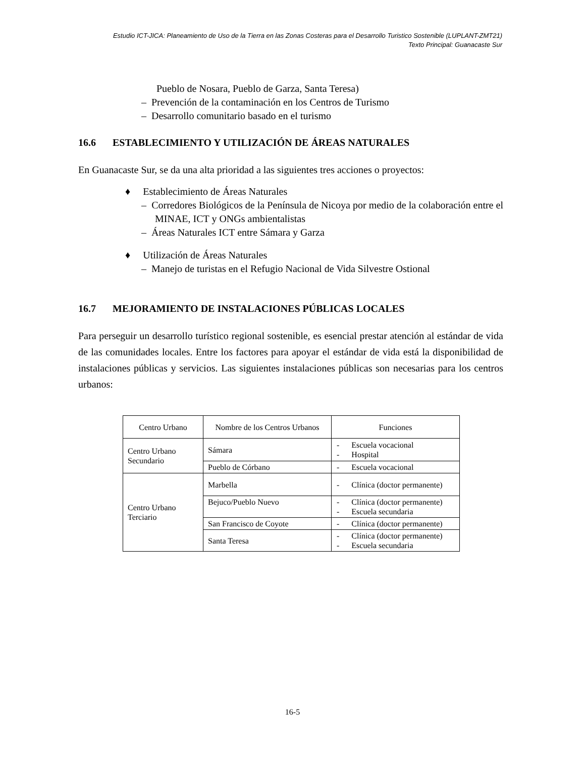Estudio ICT-JICA: Planeamiento de Uso de la Tierra en las Zonas Costeras para el Desarrollo Turistico Sostenible (LUPLANT-ZMT21)
Texto Principal: Guanacaste Sur
Pueblo de Nosara, Pueblo de Garza, Santa Teresa)
– Prevención de la contaminación en los Centros de Turismo
– Desarrollo comunitario basado en el turismo
16.6 ESTABLECIMIENTO Y UTILIZACIÓN DE ÁREAS NATURALES
En Guanacaste Sur, se da una alta prioridad a las siguientes tres acciones o proyectos:
♦ Establecimiento de Áreas Naturales
– Corredores Biológicos de la Península de Nicoya por medio de la colaboración entre el MINAE, ICT y ONGs ambientalistas
– Áreas Naturales ICT entre Sámara y Garza
♦ Utilización de Áreas Naturales
– Manejo de turistas en el Refugio Nacional de Vida Silvestre Ostional
16.7 MEJORAMIENTO DE INSTALACIONES PÚBLICAS LOCALES
Para perseguir un desarrollo turístico regional sostenible, es esencial prestar atención al estándar de vida de las comunidades locales. Entre los factores para apoyar el estándar de vida está la disponibilidad de instalaciones públicas y servicios. Las siguientes instalaciones públicas son necesarias para los centros urbanos:
| Centro Urbano | Nombre de los Centros Urbanos | Funciones |
| --- | --- | --- |
| Centro Urbano Secundario | Sámara | - Escuela vocacional - Hospital |
| | Pueblo de Córbano | - Escuela vocacional |
| Centro Urbano Terciario | Marbella | - Clínica (doctor permanente) |
| | Bejuco/Pueblo Nuevo | - Clínica (doctor permanente) - Escuela secundaria |
| | San Francisco de Coyote | - Clínica (doctor permanente) |
| | Santa Teresa | - Clínica (doctor permanente) - Escuela secundaria |
16-5